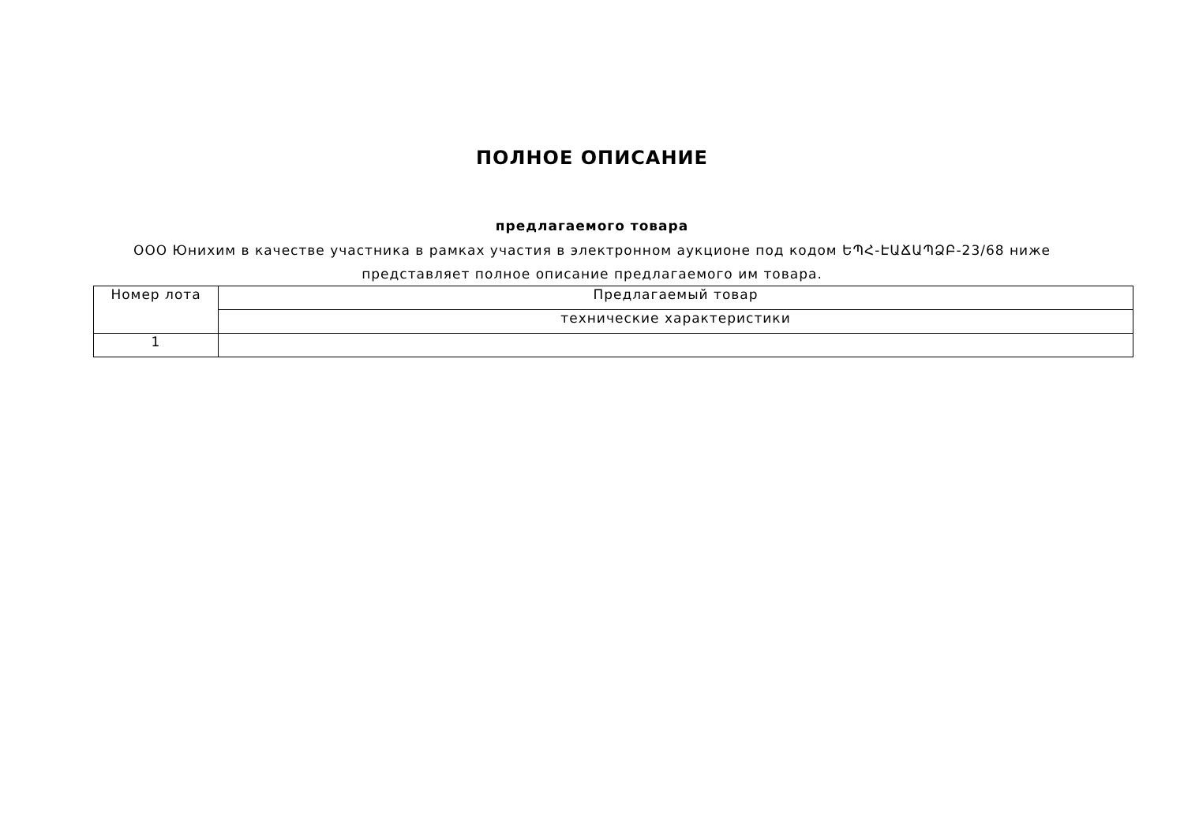ПОЛНОЕ ОПИСАНИЕ
предлагаемого товара
ООО Юнихим в качестве участника в рамках участия в электронном аукционе под кодом ԵՊՀ-ԷԱՃԱՊՁԲ-23/68 ниже представляет полное описание предлагаемого им товара.
| Номер лота | Предлагаемый товар |
| --- | --- |
| | технические характеристики |
| 1 | |